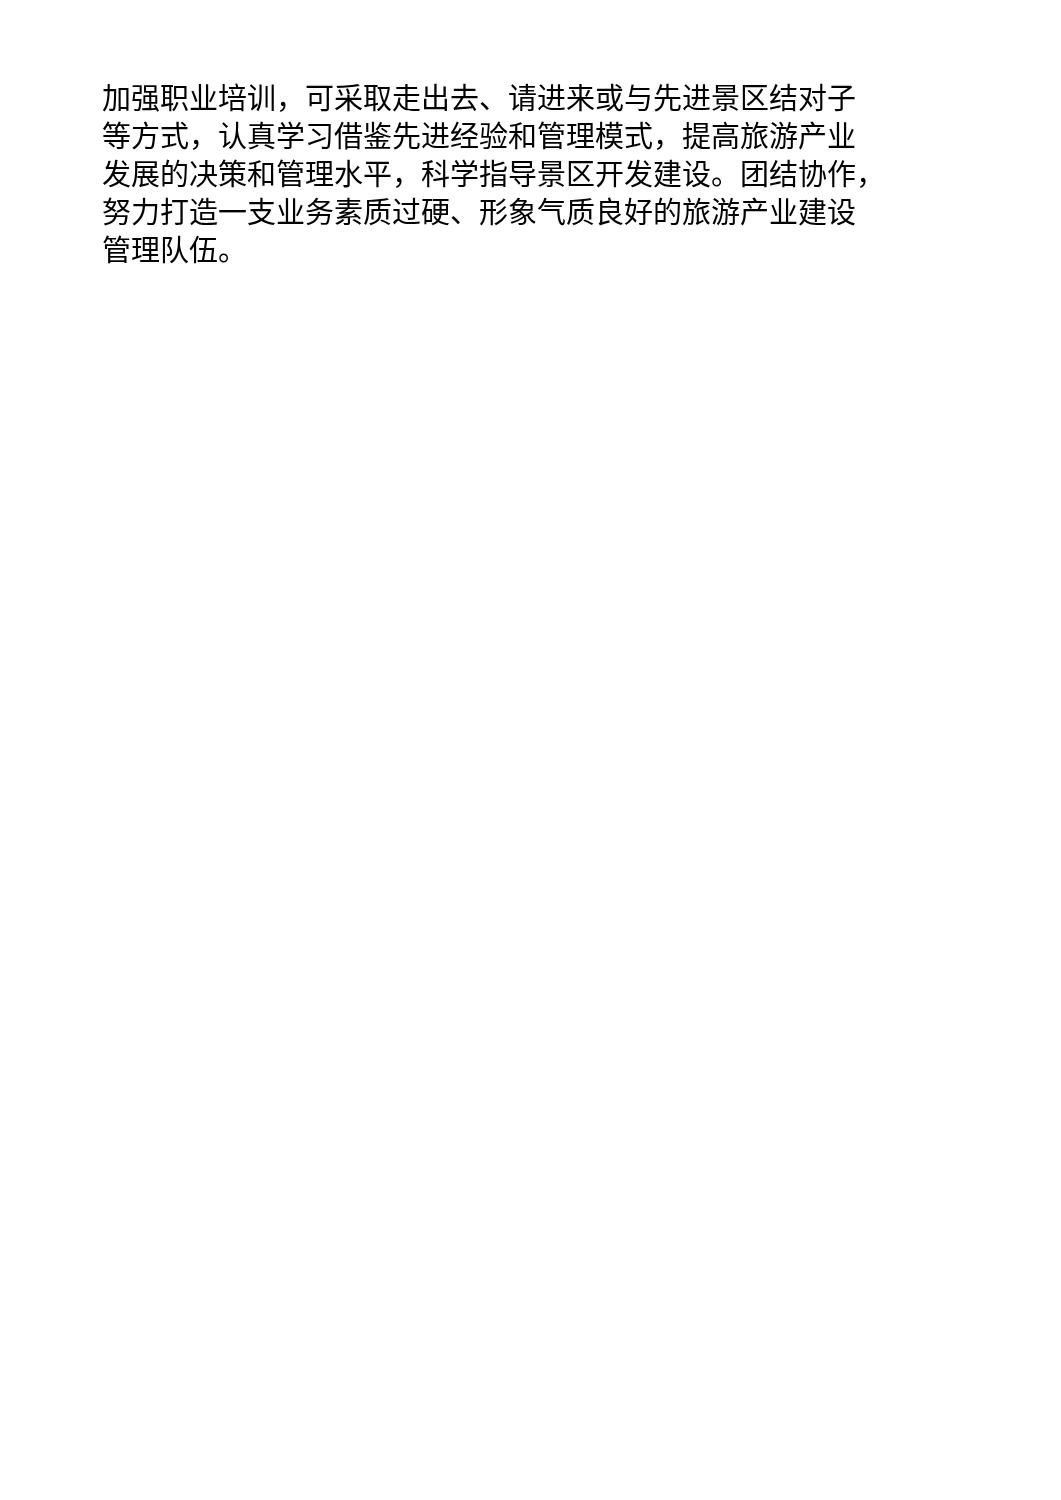加强职业培训，可采取走出去、请进来或与先进景区结对子
等方式，认真学习借鉴先进经验和管理模式，提高旅游产业
发展的决策和管理水平，科学指导景区开发建设。团结协作，
努力打造一支业务素质过硬、形象气质良好的旅游产业建设
管理队伍。